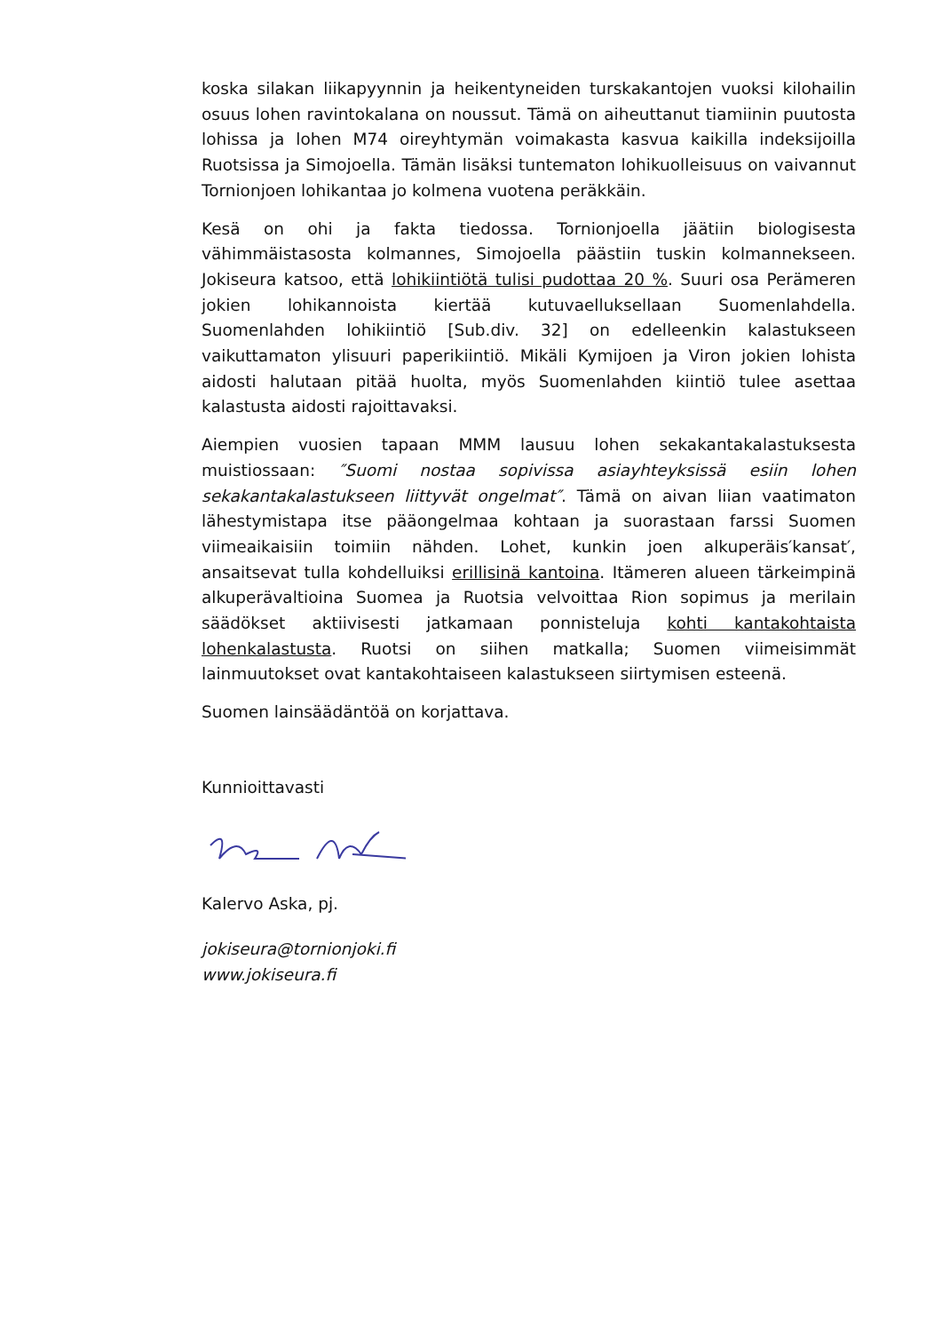koska silakan liikapyynnin ja heikentyneiden turskakantojen vuoksi kilohailin osuus lohen ravintokalana on noussut. Tämä on aiheuttanut tiamiinin puutosta lohissa ja lohen M74 oireyhtymän voimakasta kasvua kaikilla indeksijoilla Ruotsissa ja Simojoella. Tämän lisäksi tuntematon lohikuolleisuus on vaivannut Tornionjoen lohikantaa jo kolmena vuotena peräkkäin.
Kesä on ohi ja fakta tiedossa. Tornionjoella jäätiin biologisesta vähimmäistasosta kolmannes, Simojoella päästiin tuskin kolmannekseen. Jokiseura katsoo, että lohikiintiötä tulisi pudottaa 20 %. Suuri osa Perämeren jokien lohikannoista kiertää kutuvaelluksellaan Suomenlahdella. Suomenlahden lohikiintiö [Sub.div. 32] on edelleenkin kalastukseen vaikuttamaton ylisuuri paperikiintiö. Mikäli Kymijoen ja Viron jokien lohista aidosti halutaan pitää huolta, myös Suomenlahden kiintiö tulee asettaa kalastusta aidosti rajoittavaksi.
Aiempien vuosien tapaan MMM lausuu lohen sekakantakalastuksesta muistiossaan: ″Suomi nostaa sopivissa asiayhteyksissä esiin lohen sekakantakalastukseen liittyvät ongelmat″. Tämä on aivan liian vaatimaton lähestymistapa itse pääongelmaa kohtaan ja suorastaan farssi Suomen viimeaikaisiin toimiin nähden. Lohet, kunkin joen alkuperäis′kansat′, ansaitsevat tulla kohdelluiksi erillisinä kantoina. Itämeren alueen tärkeimpinä alkuperävaltioina Suomea ja Ruotsia velvoittaa Rion sopimus ja merilain säädökset aktiivisesti jatkamaan ponnisteluja kohti kantakohtaista lohenkalastusta. Ruotsi on siihen matkalla; Suomen viimeisimmät lainmuutokset ovat kantakohtaiseen kalastukseen siirtymisen esteenä.
Suomen lainsäädäntöä on korjattava.
Kunnioittavasti
Kalervo Aska, pj.
jokiseura@tornionjoki.fi
www.jokiseura.fi